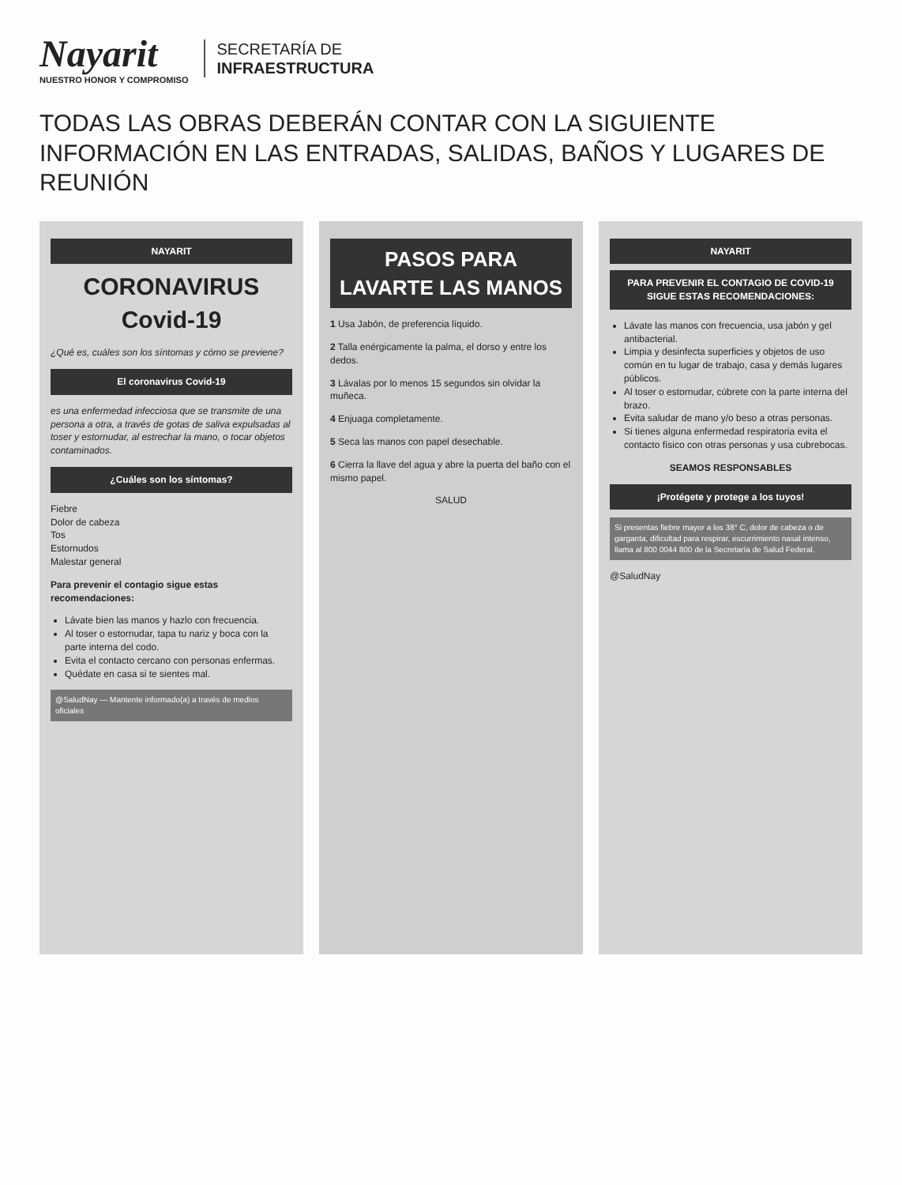Nayarit
NUESTRO HONOR Y COMPROMISO
SECRETARÍA DE
INFRAESTRUCTURA
TODAS LAS OBRAS DEBERÁN CONTAR CON LA SIGUIENTE INFORMACIÓN EN LAS ENTRADAS, SALIDAS, BAÑOS Y LUGARES DE REUNIÓN
NAYARIT
CORONAVIRUS
Covid-19
¿Qué es, cuáles son los síntomas y cómo se previene?
El coronavirus Covid-19
es una enfermedad infecciosa que se transmite de una persona a otra, a través de gotas de saliva expulsadas al toser y estornudar, al estrechar la mano, o tocar objetos contaminados.
¿Cuáles son los síntomas?
Fiebre
Dolor de cabeza
Tos
Estornudos
Malestar general
Para prevenir el contagio sigue estas recomendaciones:
Lávate bien las manos y hazlo con frecuencia.
Al toser o estornudar, tapa tu nariz y boca con la parte interna del codo.
Evita el contacto cercano con personas enfermas.
Quédate en casa si te sientes mal.
@SaludNay — Mantente informado(a) a través de medios oficiales
PASOS PARA LAVARTE LAS MANOS
1 Usa Jabón, de preferencia líquido.
2 Talla enérgicamente la palma, el dorso y entre los dedos.
3 Lávalas por lo menos 15 segundos sin olvidar la muñeca.
4 Enjuaga completamente.
5 Seca las manos con papel desechable.
6 Cierra la llave del agua y abre la puerta del baño con el mismo papel.
SALUD
NAYARIT
PARA PREVENIR EL CONTAGIO DE COVID-19 SIGUE ESTAS RECOMENDACIONES:
Lávate las manos con frecuencia, usa jabón y gel antibacterial.
Limpia y desinfecta superficies y objetos de uso común en tu lugar de trabajo, casa y demás lugares públicos.
Al toser o estornudar, cúbrete con la parte interna del brazo.
Evita saludar de mano y/o beso a otras personas.
Si tienes alguna enfermedad respiratoria evita el contacto físico con otras personas y usa cubrebocas.
SEAMOS RESPONSABLES
¡Protégete y protege a los tuyos!
Si presentas fiebre mayor a los 38° C, dolor de cabeza o de garganta, dificultad para respirar, escurrimiento nasal intenso, llama al 800 0044 800 de la Secretaría de Salud Federal.
@SaludNay